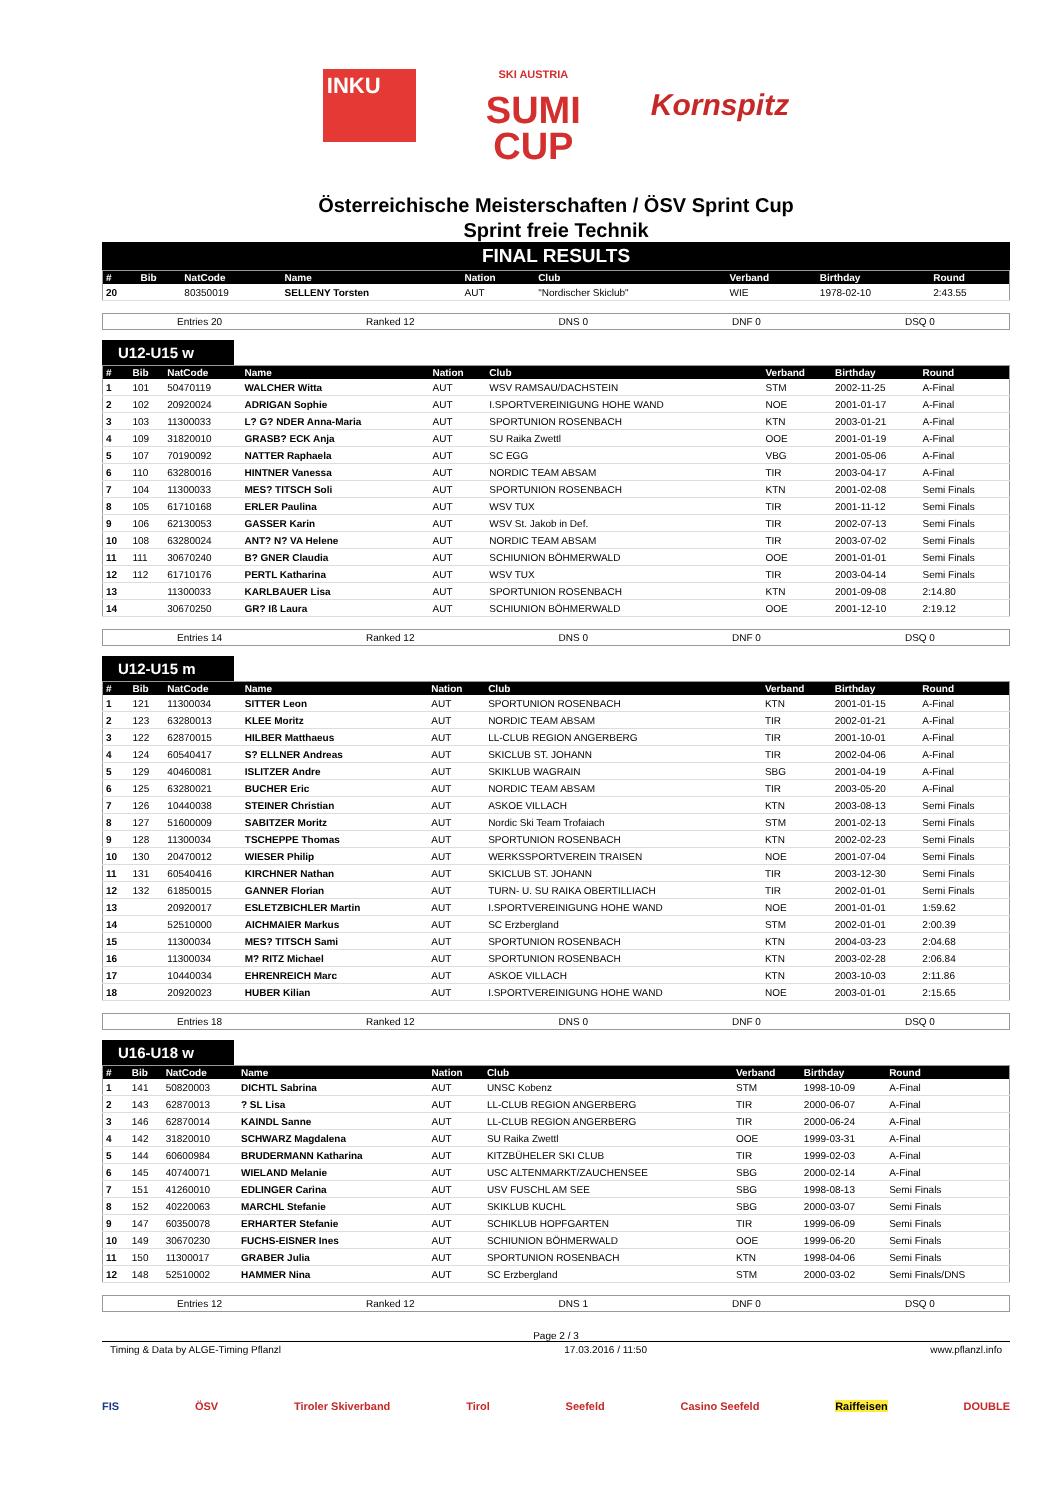INKU
SKI AUSTRIA
SUMI
CUP
Kornspitz
Österreichische Meisterschaften / ÖSV Sprint Cup
Sprint freie Technik
FINAL RESULTS
| # | Bib | NatCode | Name | Nation | Club | Verband | Birthday | Round |
| --- | --- | --- | --- | --- | --- | --- | --- | --- |
| 20 | | 80350019 | SELLENY Torsten | AUT | "Nordischer Skiclub" | WIE | 1978-02-10 | 2:43.55 |
Entries 20 Ranked 12 DNS 0 DNF 0 DSQ 0
U12-U15 w
| # | Bib | NatCode | Name | Nation | Club | Verband | Birthday | Round |
| --- | --- | --- | --- | --- | --- | --- | --- | --- |
| 1 | 101 | 50470119 | WALCHER Witta | AUT | WSV RAMSAU/DACHSTEIN | STM | 2002-11-25 | A-Final |
| 2 | 102 | 20920024 | ADRIGAN Sophie | AUT | I.SPORTVEREINIGUNG HOHE WAND | NOE | 2001-01-17 | A-Final |
| 3 | 103 | 11300033 | L? G? NDER Anna-Maria | AUT | SPORTUNION ROSENBACH | KTN | 2003-01-21 | A-Final |
| 4 | 109 | 31820010 | GRASB? ECK Anja | AUT | SU Raika Zwettl | OOE | 2001-01-19 | A-Final |
| 5 | 107 | 70190092 | NATTER Raphaela | AUT | SC EGG | VBG | 2001-05-06 | A-Final |
| 6 | 110 | 63280016 | HINTNER Vanessa | AUT | NORDIC TEAM ABSAM | TIR | 2003-04-17 | A-Final |
| 7 | 104 | 11300033 | MES? TITSCH Soli | AUT | SPORTUNION ROSENBACH | KTN | 2001-02-08 | Semi Finals |
| 8 | 105 | 61710168 | ERLER Paulina | AUT | WSV TUX | TIR | 2001-11-12 | Semi Finals |
| 9 | 106 | 62130053 | GASSER Karin | AUT | WSV St. Jakob in Def. | TIR | 2002-07-13 | Semi Finals |
| 10 | 108 | 63280024 | ANT? N? VA Helene | AUT | NORDIC TEAM ABSAM | TIR | 2003-07-02 | Semi Finals |
| 11 | 111 | 30670240 | B? GNER Claudia | AUT | SCHIUNION BÖHMERWALD | OOE | 2001-01-01 | Semi Finals |
| 12 | 112 | 61710176 | PERTL Katharina | AUT | WSV TUX | TIR | 2003-04-14 | Semi Finals |
| 13 | | 11300033 | KARLBAUER Lisa | AUT | SPORTUNION ROSENBACH | KTN | 2001-09-08 | 2:14.80 |
| 14 | | 30670250 | GR? Iß Laura | AUT | SCHIUNION BÖHMERWALD | OOE | 2001-12-10 | 2:19.12 |
Entries 14 Ranked 12 DNS 0 DNF 0 DSQ 0
U12-U15 m
| # | Bib | NatCode | Name | Nation | Club | Verband | Birthday | Round |
| --- | --- | --- | --- | --- | --- | --- | --- | --- |
| 1 | 121 | 11300034 | SITTER Leon | AUT | SPORTUNION ROSENBACH | KTN | 2001-01-15 | A-Final |
| 2 | 123 | 63280013 | KLEE Moritz | AUT | NORDIC TEAM ABSAM | TIR | 2002-01-21 | A-Final |
| 3 | 122 | 62870015 | HILBER Matthaeus | AUT | LL-CLUB REGION ANGERBERG | TIR | 2001-10-01 | A-Final |
| 4 | 124 | 60540417 | S? ELLNER Andreas | AUT | SKICLUB ST. JOHANN | TIR | 2002-04-06 | A-Final |
| 5 | 129 | 40460081 | ISLITZER Andre | AUT | SKIKLUB WAGRAIN | SBG | 2001-04-19 | A-Final |
| 6 | 125 | 63280021 | BUCHER Eric | AUT | NORDIC TEAM ABSAM | TIR | 2003-05-20 | A-Final |
| 7 | 126 | 10440038 | STEINER Christian | AUT | ASKOE VILLACH | KTN | 2003-08-13 | Semi Finals |
| 8 | 127 | 51600009 | SABITZER Moritz | AUT | Nordic Ski Team Trofaiach | STM | 2001-02-13 | Semi Finals |
| 9 | 128 | 11300034 | TSCHEPPE Thomas | AUT | SPORTUNION ROSENBACH | KTN | 2002-02-23 | Semi Finals |
| 10 | 130 | 20470012 | WIESER Philip | AUT | WERKSSPORTVEREIN TRAISEN | NOE | 2001-07-04 | Semi Finals |
| 11 | 131 | 60540416 | KIRCHNER Nathan | AUT | SKICLUB ST. JOHANN | TIR | 2003-12-30 | Semi Finals |
| 12 | 132 | 61850015 | GANNER Florian | AUT | TURN- U. SU RAIKA OBERTILLIACH | TIR | 2002-01-01 | Semi Finals |
| 13 | | 20920017 | ESLETZBICHLER Martin | AUT | I.SPORTVEREINIGUNG HOHE WAND | NOE | 2001-01-01 | 1:59.62 |
| 14 | | 52510000 | AICHMAIER Markus | AUT | SC Erzbergland | STM | 2002-01-01 | 2:00.39 |
| 15 | | 11300034 | MES? TITSCH Sami | AUT | SPORTUNION ROSENBACH | KTN | 2004-03-23 | 2:04.68 |
| 16 | | 11300034 | M? RITZ Michael | AUT | SPORTUNION ROSENBACH | KTN | 2003-02-28 | 2:06.84 |
| 17 | | 10440034 | EHRENREICH Marc | AUT | ASKOE VILLACH | KTN | 2003-10-03 | 2:11.86 |
| 18 | | 20920023 | HUBER Kilian | AUT | I.SPORTVEREINIGUNG HOHE WAND | NOE | 2003-01-01 | 2:15.65 |
Entries 18 Ranked 12 DNS 0 DNF 0 DSQ 0
U16-U18 w
| # | Bib | NatCode | Name | Nation | Club | Verband | Birthday | Round |
| --- | --- | --- | --- | --- | --- | --- | --- | --- |
| 1 | 141 | 50820003 | DICHTL Sabrina | AUT | UNSC Kobenz | STM | 1998-10-09 | A-Final |
| 2 | 143 | 62870013 | ? SL Lisa | AUT | LL-CLUB REGION ANGERBERG | TIR | 2000-06-07 | A-Final |
| 3 | 146 | 62870014 | KAINDL Sanne | AUT | LL-CLUB REGION ANGERBERG | TIR | 2000-06-24 | A-Final |
| 4 | 142 | 31820010 | SCHWARZ Magdalena | AUT | SU Raika Zwettl | OOE | 1999-03-31 | A-Final |
| 5 | 144 | 60600984 | BRUDERMANN Katharina | AUT | KITZBÜHELER SKI CLUB | TIR | 1999-02-03 | A-Final |
| 6 | 145 | 40740071 | WIELAND Melanie | AUT | USC ALTENMARKT/ZAUCHENSEE | SBG | 2000-02-14 | A-Final |
| 7 | 151 | 41260010 | EDLINGER Carina | AUT | USV FUSCHL AM SEE | SBG | 1998-08-13 | Semi Finals |
| 8 | 152 | 40220063 | MARCHL Stefanie | AUT | SKIKLUB KUCHL | SBG | 2000-03-07 | Semi Finals |
| 9 | 147 | 60350078 | ERHARTER Stefanie | AUT | SCHIKLUB HOPFGARTEN | TIR | 1999-06-09 | Semi Finals |
| 10 | 149 | 30670230 | FUCHS-EISNER Ines | AUT | SCHIUNION BÖHMERWALD | OOE | 1999-06-20 | Semi Finals |
| 11 | 150 | 11300017 | GRABER Julia | AUT | SPORTUNION ROSENBACH | KTN | 1998-04-06 | Semi Finals |
| 12 | 148 | 52510002 | HAMMER Nina | AUT | SC Erzbergland | STM | 2000-03-02 | Semi Finals/DNS |
Entries 12 Ranked 12 DNS 1 DNF 0 DSQ 0
Page 2 / 3
Timing & Data by ALGE-Timing Pflanzl 17.03.2016 / 11:50 www.pflanzl.info
FIS ÖSV Tiroler Skiverband Tirol Seefeld Casino Seefeld Raiffeisen DOUBLE